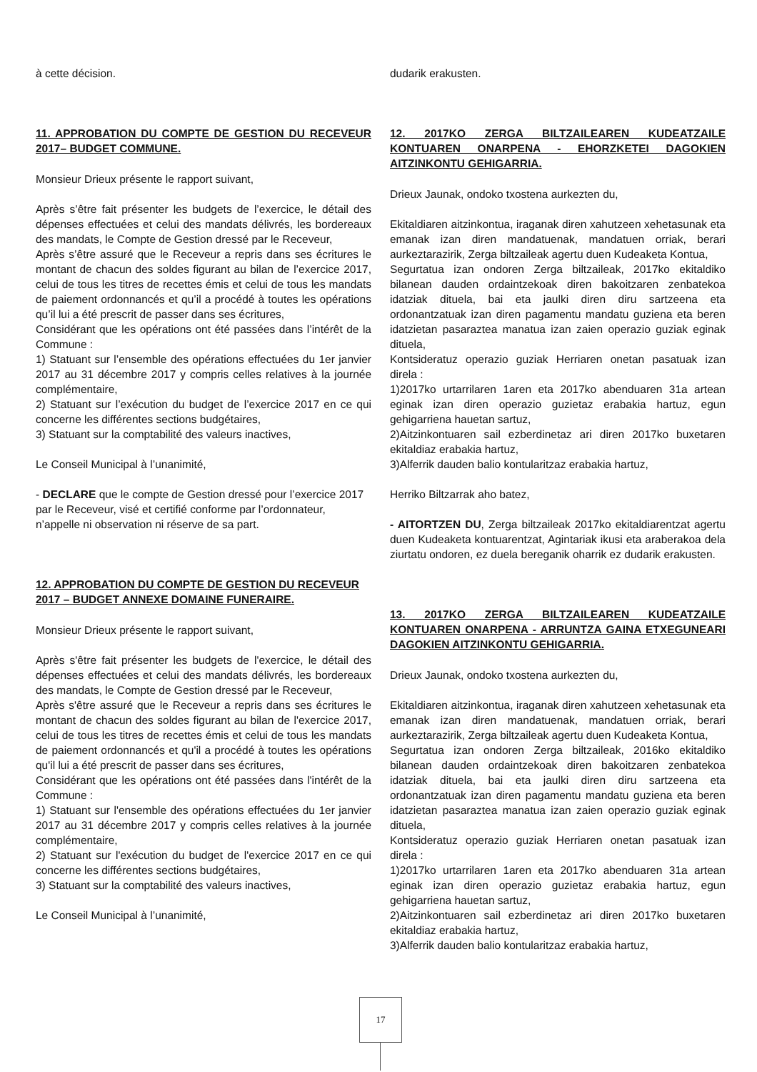à cette décision.
11. APPROBATION DU COMPTE DE GESTION DU RECEVEUR 2017– BUDGET COMMUNE.
Monsieur Drieux présente le rapport suivant,
Après s’être fait présenter les budgets de l’exercice, le détail des dépenses effectuées et celui des mandats délivrés, les bordereaux des mandats, le Compte de Gestion dressé par le Receveur,
Après s’être assuré que le Receveur a repris dans ses écritures le montant de chacun des soldes figurant au bilan de l’exercice 2017, celui de tous les titres de recettes émis et celui de tous les mandats de paiement ordonnancés et qu’il a procédé à toutes les opérations qu’il lui a été prescrit de passer dans ses écritures,
Considérant que les opérations ont été passées dans l’intérêt de la Commune :
1) Statuant sur l’ensemble des opérations effectuées du 1er janvier 2017 au 31 décembre 2017 y compris celles relatives à la journée complémentaire,
2) Statuant sur l’exécution du budget de l’exercice 2017 en ce qui concerne les différentes sections budgétaires,
3) Statuant sur la comptabilité des valeurs inactives,
Le Conseil Municipal à l’unanimité,
- DECLARE que le compte de Gestion dressé pour l’exercice 2017 par le Receveur, visé et certifié conforme par l’ordonnateur, n’appelle ni observation ni réserve de sa part.
12. APPROBATION DU COMPTE DE GESTION DU RECEVEUR 2017 – BUDGET ANNEXE DOMAINE FUNERAIRE.
Monsieur Drieux présente le rapport suivant,
Après s'être fait présenter les budgets de l'exercice, le détail des dépenses effectuées et celui des mandats délivrés, les bordereaux des mandats, le Compte de Gestion dressé par le Receveur,
Après s'être assuré que le Receveur a repris dans ses écritures le montant de chacun des soldes figurant au bilan de l'exercice 2017, celui de tous les titres de recettes émis et celui de tous les mandats de paiement ordonnancés et qu'il a procédé à toutes les opérations qu'il lui a été prescrit de passer dans ses écritures,
Considérant que les opérations ont été passées dans l'intérêt de la Commune :
1) Statuant sur l'ensemble des opérations effectuées du 1er janvier 2017 au 31 décembre 2017 y compris celles relatives à la journée complémentaire,
2) Statuant sur l'exécution du budget de l'exercice 2017 en ce qui concerne les différentes sections budgétaires,
3) Statuant sur la comptabilité des valeurs inactives,
Le Conseil Municipal à l’unanimité,
dudarik erakusten.
12. 2017KO ZERGA BILTZAILEAREN KUDEATZAILE KONTUAREN ONARPENA - EHORZKETEI DAGOKIEN AITZINKONTU GEHIGARRIA.
Drieux Jaunak, ondoko txostena aurkezten du,
Ekitaldiaren aitzinkontua, iraganak diren xahutzeen xehetasunak eta emanak izan diren mandatuenak, mandatuen orriak, berari aurkeztarazirik, Zerga biltzaileak agertu duen Kudeaketa Kontua,
Segurtatua izan ondoren Zerga biltzaileak, 2017ko ekitaldiko bilanean dauden ordaintzekoak diren bakoitzaren zenbatekoa idatziak dituela, bai eta jaulki diren diru sartzeena eta ordonantzatuak izan diren pagamentu mandatu guziena eta beren idatzietan pasaraztea manatua izan zaien operazio guziak eginak dituela,
Kontsideratuz operazio guziak Herriaren onetan pasatuak izan direla :
1)2017ko urtarrilaren 1aren eta 2017ko abenduaren 31a artean eginak izan diren operazio guzietaz erabakia hartuz, egun gehigarriena hauetan sartuz,
2)Aitzinkontuaren sail ezberdinetaz ari diren 2017ko buxetaren ekitaldiaz erabakia hartuz,
3)Alferrik dauden balio kontularitzaz erabakia hartuz,
Herriko Biltzarrak aho batez,
- AITORTZEN DU, Zerga biltzaileak 2017ko ekitaldiarentzat agertu duen Kudeaketa kontuarentzat, Agintariak ikusi eta araberakoa dela ziurtatu ondoren, ez duela bereganik oharrik ez dudarik erakusten.
13. 2017KO ZERGA BILTZAILEAREN KUDEATZAILE KONTUAREN ONARPENA - ARRUNTZA GAINA ETXEGUNEARI DAGOKIEN AITZINKONTU GEHIGARRIA.
Drieux Jaunak, ondoko txostena aurkezten du,
Ekitaldiaren aitzinkontua, iraganak diren xahutzeen xehetasunak eta emanak izan diren mandatuenak, mandatuen orriak, berari aurkeztarazirik, Zerga biltzaileak agertu duen Kudeaketa Kontua,
Segurtatua izan ondoren Zerga biltzaileak, 2016ko ekitaldiko bilanean dauden ordaintzekoak diren bakoitzaren zenbatekoa idatziak dituela, bai eta jaulki diren diru sartzeena eta ordonantzatuak izan diren pagamentu mandatu guziena eta beren idatzietan pasaraztea manatua izan zaien operazio guziak eginak dituela,
Kontsideratuz operazio guziak Herriaren onetan pasatuak izan direla :
1)2017ko urtarrilaren 1aren eta 2017ko abenduaren 31a artean eginak izan diren operazio guzietaz erabakia hartuz, egun gehigarriena hauetan sartuz,
2)Aitzinkontuaren sail ezberdinetaz ari diren 2017ko buxetaren ekitaldiaz erabakia hartuz,
3)Alferrik dauden balio kontularitzaz erabakia hartuz,
17